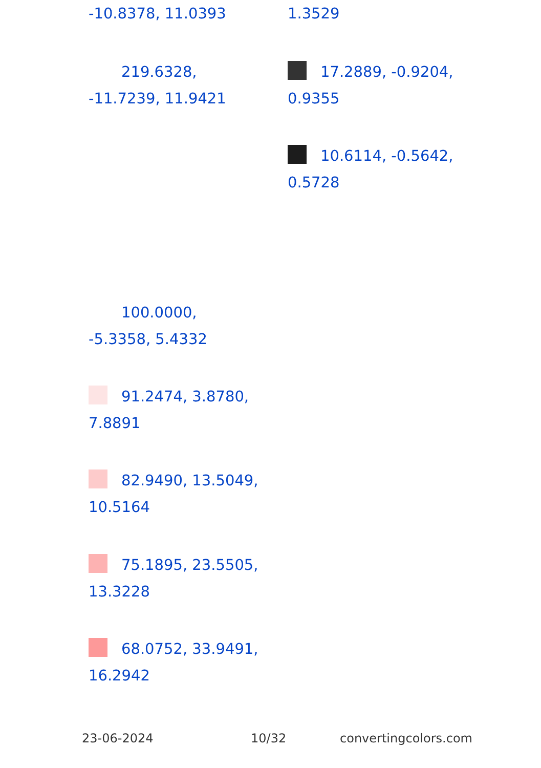-10.8378, 11.0393 1.3529
219.6328, -11.7239, 11.9421
17.2889, -0.9204, 0.9355
10.6114, -0.5642, 0.5728
100.0000, -5.3358, 5.4332
91.2474, 3.8780, 7.8891
82.9490, 13.5049, 10.5164
75.1895, 23.5505, 13.3228
68.0752, 33.9491, 16.2942
23-06-2024 10/32 convertingcolors.com